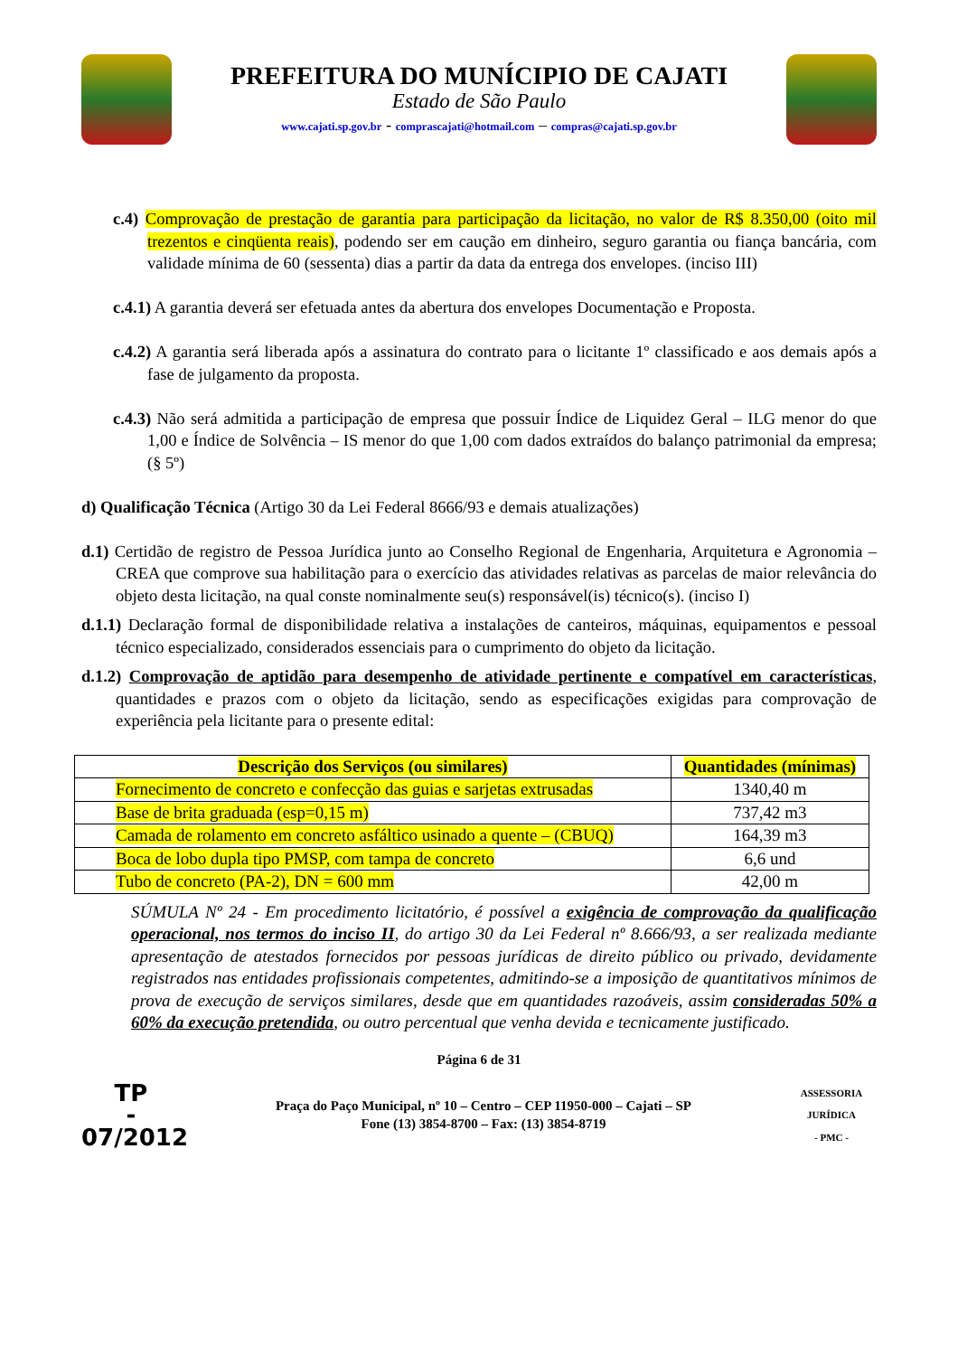PREFEITURA DO MUNÍCIPIO DE CAJATI
Estado de São Paulo
www.cajati.sp.gov.br - comprascajati@hotmail.com – compras@cajati.sp.gov.br
c.4) Comprovação de prestação de garantia para participação da licitação, no valor de R$ 8.350,00 (oito mil trezentos e cinqüenta reais), podendo ser em caução em dinheiro, seguro garantia ou fiança bancária, com validade mínima de 60 (sessenta) dias a partir da data da entrega dos envelopes. (inciso III)
c.4.1) A garantia deverá ser efetuada antes da abertura dos envelopes Documentação e Proposta.
c.4.2) A garantia será liberada após a assinatura do contrato para o licitante 1º classificado e aos demais após a fase de julgamento da proposta.
c.4.3) Não será admitida a participação de empresa que possuir Índice de Liquidez Geral – ILG menor do que 1,00 e Índice de Solvência – IS menor do que 1,00 com dados extraídos do balanço patrimonial da empresa; (§ 5º)
d) Qualificação Técnica (Artigo 30 da Lei Federal 8666/93 e demais atualizações)
d.1) Certidão de registro de Pessoa Jurídica junto ao Conselho Regional de Engenharia, Arquitetura e Agronomia – CREA que comprove sua habilitação para o exercício das atividades relativas as parcelas de maior relevância do objeto desta licitação, na qual conste nominalmente seu(s) responsável(is) técnico(s). (inciso I)
d.1.1) Declaração formal de disponibilidade relativa a instalações de canteiros, máquinas, equipamentos e pessoal técnico especializado, considerados essenciais para o cumprimento do objeto da licitação.
d.1.2) Comprovação de aptidão para desempenho de atividade pertinente e compatível em características, quantidades e prazos com o objeto da licitação, sendo as especificações exigidas para comprovação de experiência pela licitante para o presente edital:
| Descrição dos Serviços (ou similares) | Quantidades (mínimas) |
| --- | --- |
| Fornecimento de concreto e confecção das guias e sarjetas extrusadas | 1340,40 m |
| Base de brita graduada (esp=0,15 m) | 737,42 m3 |
| Camada de rolamento em concreto asfáltico usinado a quente – (CBUQ) | 164,39 m3 |
| Boca de lobo dupla tipo PMSP, com tampa de concreto | 6,6 und |
| Tubo de concreto (PA-2), DN = 600 mm | 42,00 m |
SÚMULA Nº 24 - Em procedimento licitatório, é possível a exigência de comprovação da qualificação operacional, nos termos do inciso II, do artigo 30 da Lei Federal nº 8.666/93, a ser realizada mediante apresentação de atestados fornecidos por pessoas jurídicas de direito público ou privado, devidamente registrados nas entidades profissionais competentes, admitindo-se a imposição de quantitativos mínimos de prova de execução de serviços similares, desde que em quantidades razoáveis, assim consideradas 50% a 60% da execução pretendida, ou outro percentual que venha devida e tecnicamente justificado.
Página 6 de 31
TP
-
07/2012
Praça do Paço Municipal, nº 10 – Centro – CEP 11950-000 – Cajati – SP
Fone (13) 3854-8700 – Fax: (13) 3854-8719
ASSESSORIA JURÍDICA
- PMC -